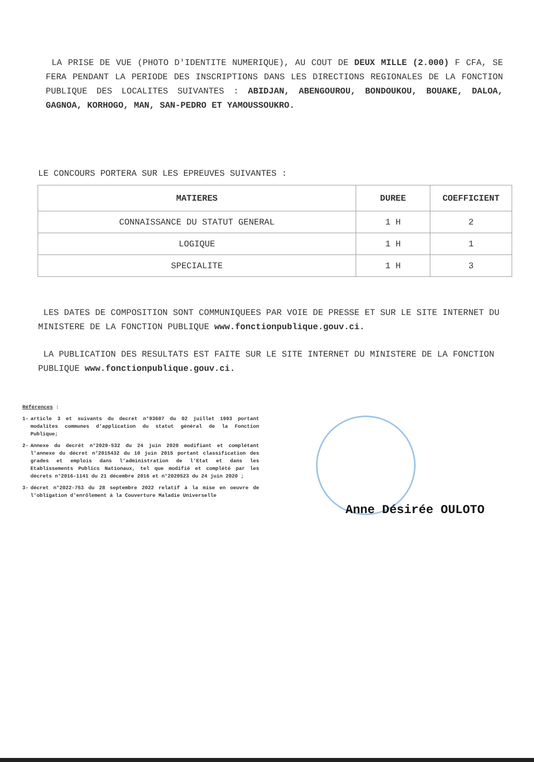LA PRISE DE VUE (PHOTO D'IDENTITE NUMERIQUE), AU COUT DE DEUX MILLE (2.000) F CFA, SE FERA PENDANT LA PERIODE DES INSCRIPTIONS DANS LES DIRECTIONS REGIONALES DE LA FONCTION PUBLIQUE DES LOCALITES SUIVANTES : ABIDJAN, ABENGOUROU, BONDOUKOU, BOUAKE, DALOA, GAGNOA, KORHOGO, MAN, SAN-PEDRO ET YAMOUSSOUKRO.
LE CONCOURS PORTERA SUR LES EPREUVES SUIVANTES :
| MATIERES | DUREE | COEFFICIENT |
| --- | --- | --- |
| CONNAISSANCE DU STATUT GENERAL | 1 H | 2 |
| LOGIQUE | 1 H | 1 |
| SPECIALITE | 1 H | 3 |
LES DATES DE COMPOSITION SONT COMMUNIQUEES PAR VOIE DE PRESSE ET SUR LE SITE INTERNET DU MINISTERE DE LA FONCTION PUBLIQUE www.fonctionpublique.gouv.ci.
LA PUBLICATION DES RESULTATS EST FAITE SUR LE SITE INTERNET DU MINISTERE DE LA FONCTION PUBLIQUE www.fonctionpublique.gouv.ci.
Références :
1- article 3 et suivants du decret n°93607 du 02 juillet 1993 portant modalites communes d'application du statut général de la Fonction Publique;
2- Annexe du decrét n°2020-532 du 24 juin 2020 modifiant et complétant l'annexe du décret n°2015432 du 10 juin 2015 portant classification des grades et emplois dans l'administration de l'Etat et dans les Etablissements Publics Nationaux, tel que modifié et complété par les décrets n°2016-1141 du 21 décembre 2016 et n°2020523 du 24 juin 2020 ;
3- décret n°2022-753 du 28 septembre 2022 relatif à la mise en oeuvre de l'obligation d'enrôlement à la Couverture Maladie Universelle
Anne Désirée OULOTO